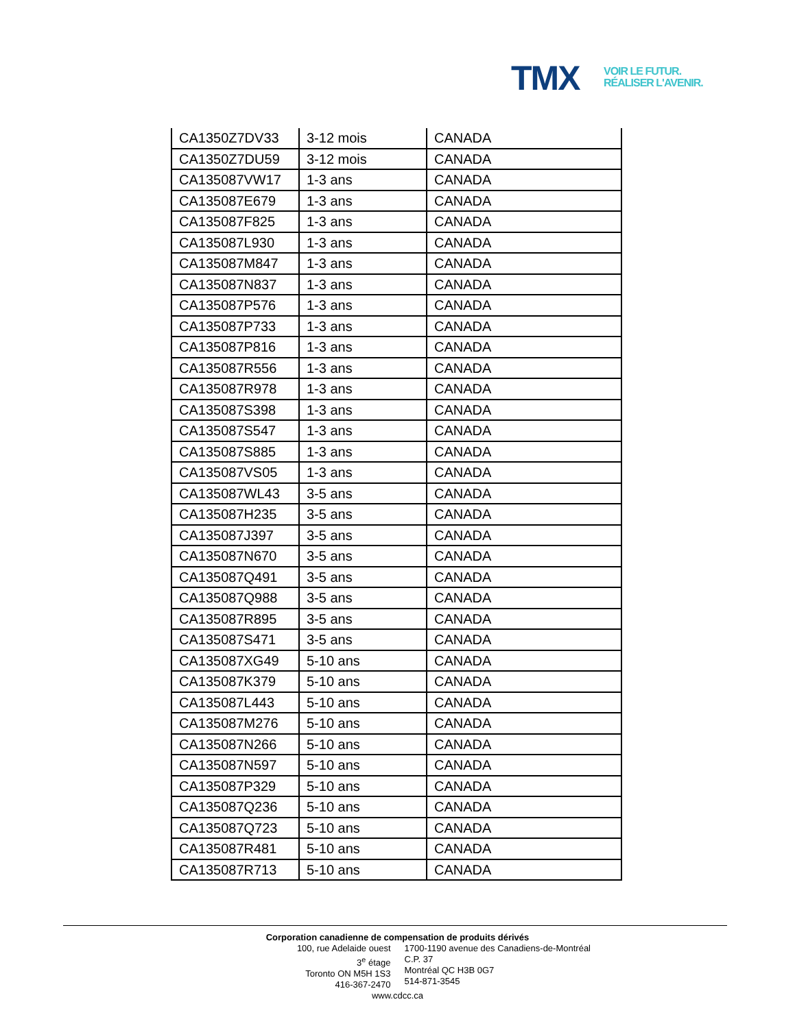TMX
VOIR LE FUTUR.
RÉALISER L'AVENIR.
| CA1350Z7DV33 | 3-12 mois | CANADA |
| CA1350Z7DU59 | 3-12 mois | CANADA |
| CA135087VW17 | 1-3 ans | CANADA |
| CA135087E679 | 1-3 ans | CANADA |
| CA135087F825 | 1-3 ans | CANADA |
| CA135087L930 | 1-3 ans | CANADA |
| CA135087M847 | 1-3 ans | CANADA |
| CA135087N837 | 1-3 ans | CANADA |
| CA135087P576 | 1-3 ans | CANADA |
| CA135087P733 | 1-3 ans | CANADA |
| CA135087P816 | 1-3 ans | CANADA |
| CA135087R556 | 1-3 ans | CANADA |
| CA135087R978 | 1-3 ans | CANADA |
| CA135087S398 | 1-3 ans | CANADA |
| CA135087S547 | 1-3 ans | CANADA |
| CA135087S885 | 1-3 ans | CANADA |
| CA135087VS05 | 1-3 ans | CANADA |
| CA135087WL43 | 3-5 ans | CANADA |
| CA135087H235 | 3-5 ans | CANADA |
| CA135087J397 | 3-5 ans | CANADA |
| CA135087N670 | 3-5 ans | CANADA |
| CA135087Q491 | 3-5 ans | CANADA |
| CA135087Q988 | 3-5 ans | CANADA |
| CA135087R895 | 3-5 ans | CANADA |
| CA135087S471 | 3-5 ans | CANADA |
| CA135087XG49 | 5-10 ans | CANADA |
| CA135087K379 | 5-10 ans | CANADA |
| CA135087L443 | 5-10 ans | CANADA |
| CA135087M276 | 5-10 ans | CANADA |
| CA135087N266 | 5-10 ans | CANADA |
| CA135087N597 | 5-10 ans | CANADA |
| CA135087P329 | 5-10 ans | CANADA |
| CA135087Q236 | 5-10 ans | CANADA |
| CA135087Q723 | 5-10 ans | CANADA |
| CA135087R481 | 5-10 ans | CANADA |
| CA135087R713 | 5-10 ans | CANADA |
Corporation canadienne de compensation de produits dérivés
100, rue Adelaide ouest
3<sup>e</sup> étage
Toronto ON M5H 1S3
416-367-2470
1700-1190 avenue des Canadiens-de-Montréal
C.P. 37
Montréal QC H3B 0G7
514-871-3545
www.cdcc.ca